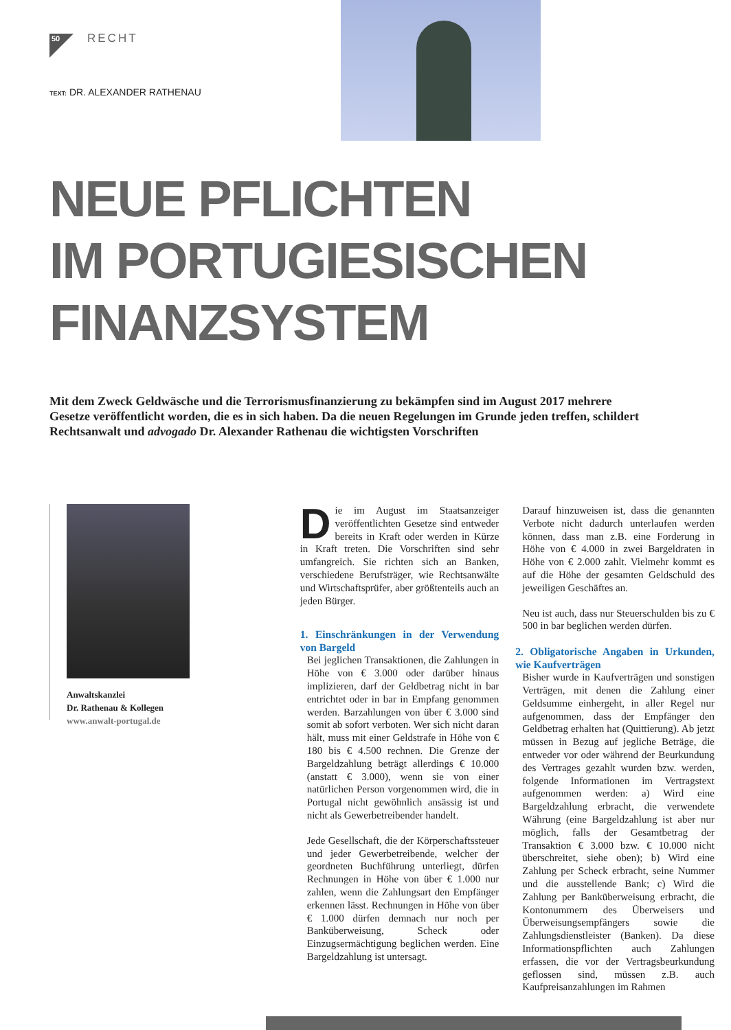50 RECHT
TEXT: DR. ALEXANDER RATHENAU
NEUE PFLICHTEN
IM PORTUGIESISCHEN
FINANZSYSTEM
Mit dem Zweck Geldwäsche und die Terrorismusfinanzierung zu bekämpfen sind im August 2017 mehrere Gesetze veröffentlicht worden, die es in sich haben. Da die neuen Regelungen im Grunde jeden treffen, schildert Rechtsanwalt und advogado Dr. Alexander Rathenau die wichtigsten Vorschriften
Anwaltskanzlei
Dr. Rathenau & Kollegen
www.anwalt-portugal.de
Die im August im Staatsanzeiger veröffentlichten Gesetze sind entweder bereits in Kraft oder werden in Kürze in Kraft treten. Die Vorschriften sind sehr umfangreich. Sie richten sich an Banken, verschiedene Berufsträger, wie Rechtsanwälte und Wirtschaftsprüfer, aber größtenteils auch an jeden Bürger.
1. Einschränkungen in der Verwendung von Bargeld
Bei jeglichen Transaktionen, die Zahlungen in Höhe von € 3.000 oder darüber hinaus implizieren, darf der Geldbetrag nicht in bar entrichtet oder in bar in Empfang genommen werden. Barzahlungen von über € 3.000 sind somit ab sofort verboten. Wer sich nicht daran hält, muss mit einer Geldstrafe in Höhe von € 180 bis € 4.500 rechnen. Die Grenze der Bargeldzahlung beträgt allerdings € 10.000 (anstatt € 3.000), wenn sie von einer natürlichen Person vorgenommen wird, die in Portugal nicht gewöhnlich ansässig ist und nicht als Gewerbetreibender handelt.
Jede Gesellschaft, die der Körperschaftssteuer und jeder Gewerbetreibende, welcher der geordneten Buchführung unterliegt, dürfen Rechnungen in Höhe von über € 1.000 nur zahlen, wenn die Zahlungsart den Empfänger erkennen lässt. Rechnungen in Höhe von über € 1.000 dürfen demnach nur noch per Banküberweisung, Scheck oder Einzugsermächtigung beglichen werden. Eine Bargeldzahlung ist untersagt.
Darauf hinzuweisen ist, dass die genannten Verbote nicht dadurch unterlaufen werden können, dass man z.B. eine Forderung in Höhe von € 4.000 in zwei Bargeldraten in Höhe von € 2.000 zahlt. Vielmehr kommt es auf die Höhe der gesamten Geldschuld des jeweiligen Geschäftes an.
Neu ist auch, dass nur Steuerschulden bis zu € 500 in bar beglichen werden dürfen.
2. Obligatorische Angaben in Urkunden, wie Kaufverträgen
Bisher wurde in Kaufverträgen und sonstigen Verträgen, mit denen die Zahlung einer Geldsumme einhergeht, in aller Regel nur aufgenommen, dass der Empfänger den Geldbetrag erhalten hat (Quittierung). Ab jetzt müssen in Bezug auf jegliche Beträge, die entweder vor oder während der Beurkundung des Vertrages gezahlt wurden bzw. werden, folgende Informationen im Vertragstext aufgenommen werden: a) Wird eine Bargeldzahlung erbracht, die verwendete Währung (eine Bargeldzahlung ist aber nur möglich, falls der Gesamtbetrag der Transaktion € 3.000 bzw. € 10.000 nicht überschreitet, siehe oben); b) Wird eine Zahlung per Scheck erbracht, seine Nummer und die ausstellende Bank; c) Wird die Zahlung per Banküberweisung erbracht, die Kontonummern des Überweisers und Überweisungsempfängers sowie die Zahlungsdienstleister (Banken). Da diese Informationspflichten auch Zahlungen erfassen, die vor der Vertragsbeurkundung geflossen sind, müssen z.B. auch Kaufpreisanzahlungen im Rahmen